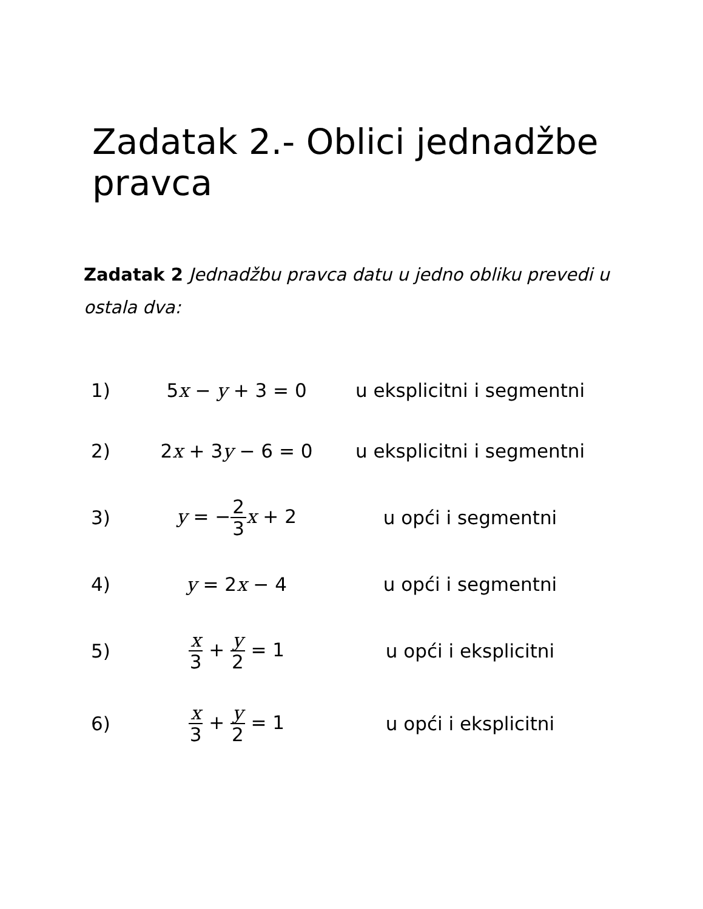Zadatak 2.- Oblici jednadžbe pravca
Zadatak 2 Jednadžbu pravca datu u jedno obliku prevedi u ostala dva:
| 1) | 5 x − y + 3 = 0 | u eksplicitni i segmentni |
| 2) | 2 x + 3 y − 6 = 0 | u eksplicitni i segmentni |
| 3) | y = − 2 3 x + 2 | u opći i segmentni |
| 4) | y = 2 x − 4 | u opći i segmentni |
| 5) | x 3 + y 2 = 1 | u opći i eksplicitni |
| 6) | x 3 + y 2 = 1 | u opći i eksplicitni |